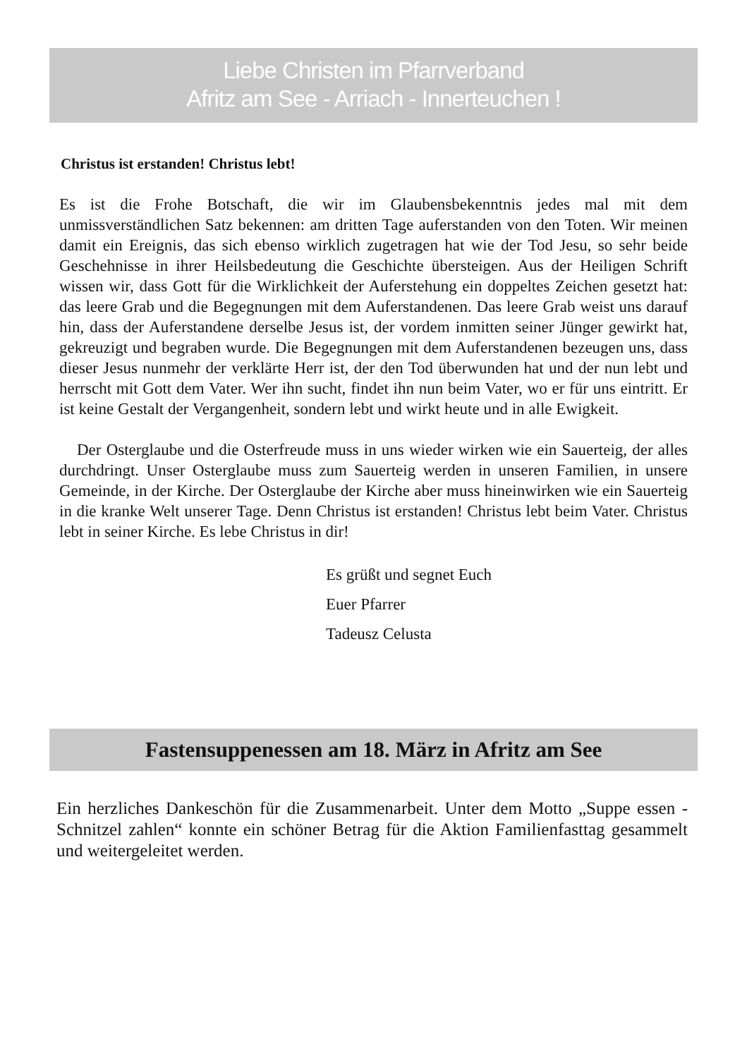Liebe Christen im Pfarrverband
Afritz am See - Arriach - Innerteuchen !
Christus ist erstanden! Christus lebt!
Es ist die Frohe Botschaft, die wir im Glaubensbekenntnis jedes mal mit dem unmissverständlichen Satz bekennen: am dritten Tage auferstanden von den Toten. Wir meinen damit ein Ereignis, das sich ebenso wirklich zugetragen hat wie der Tod Jesu, so sehr beide Geschehnisse in ihrer Heilsbedeutung die Geschichte übersteigen. Aus der Heiligen Schrift wissen wir, dass Gott für die Wirklichkeit der Auferstehung ein doppeltes Zeichen gesetzt hat: das leere Grab und die Begegnungen mit dem Auferstandenen. Das leere Grab weist uns darauf hin, dass der Auferstandene derselbe Jesus ist, der vordem inmitten seiner Jünger gewirkt hat, gekreuzigt und begraben wurde. Die Begegnungen mit dem Auferstandenen bezeugen uns, dass dieser Jesus nunmehr der verklärte Herr ist, der den Tod überwunden hat und der nun lebt und herrscht mit Gott dem Vater. Wer ihn sucht, findet ihn nun beim Vater, wo er für uns eintritt. Er ist keine Gestalt der Vergangenheit, sondern lebt und wirkt heute und in alle Ewigkeit.
Der Osterglaube und die Osterfreude muss in uns wieder wirken wie ein Sauerteig, der alles durchdringt. Unser Osterglaube muss zum Sauerteig werden in unseren Familien, in unsere Gemeinde, in der Kirche. Der Osterglaube der Kirche aber muss hineinwirken wie ein Sauerteig in die kranke Welt unserer Tage. Denn Christus ist erstanden! Christus lebt beim Vater. Christus lebt in seiner Kirche. Es lebe Christus in dir!
Es grüßt und segnet Euch
Euer Pfarrer
Tadeusz Celusta
Fastensuppenessen am 18. März in Afritz am See
Ein herzliches Dankeschön für die Zusammenarbeit. Unter dem Motto „Suppe essen - Schnitzel zahlen“ konnte ein schöner Betrag für die Aktion Familienfasttag gesammelt und weitergeleitet werden.